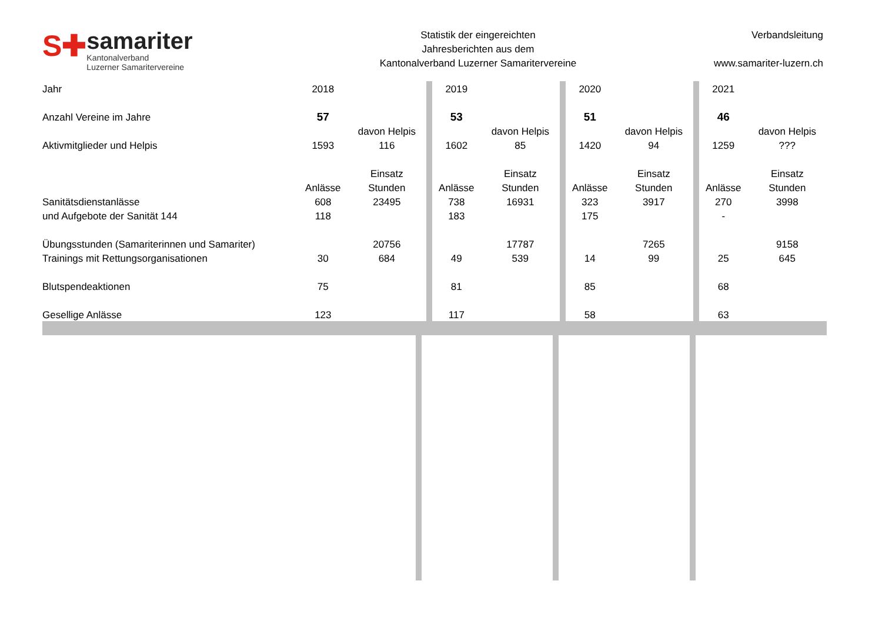S✚
samariter
Kantonalverband
Luzerner Samaritervereine
Statistik der eingereichten
Jahresberichten aus dem
Kantonalverband Luzerner Samaritervereine
Verbandsleitung
www.samariter-luzern.ch
| Jahr | 2018 | | | 2019 | | | 2020 | | | 2021 | |
| Anzahl Vereine im Jahre | 57 | | | 53 | | | 51 | | | 46 | |
| | | davon Helpis | | | davon Helpis | | | davon Helpis | | | davon Helpis |
| Aktivmitglieder und Helpis | 1593 | 116 | | 1602 | 85 | | 1420 | 94 | | 1259 | ??? |
| | | Einsatz | | | Einsatz | | | Einsatz | | | Einsatz |
| | Anlässe | Stunden | | Anlässe | Stunden | | Anlässe | Stunden | | Anlässe | Stunden |
| Sanitätsdienstanlässe | 608 | 23495 | | 738 | 16931 | | 323 | 3917 | | 270 | 3998 |
| und Aufgebote der Sanität 144 | 118 | | | 183 | | | 175 | | | - | |
| Übungsstunden (Samariterinnen und Samariter) | | 20756 | | | 17787 | | | 7265 | | | 9158 |
| Trainings mit Rettungsorganisationen | 30 | 684 | | 49 | 539 | | 14 | 99 | | 25 | 645 |
| Blutspendeaktionen | 75 | | | 81 | | | 85 | | | 68 | |
| Gesellige Anlässe | 123 | | | 117 | | | 58 | | | 63 | |